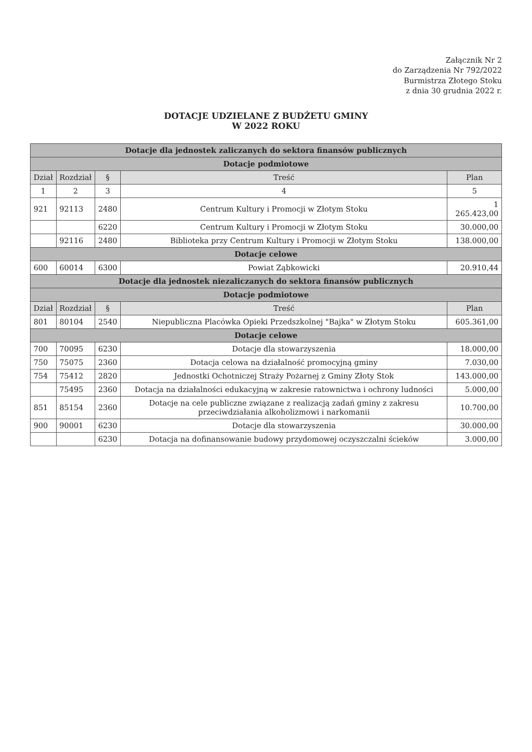Załącznik Nr 2
do Zarządzenia Nr 792/2022
Burmistrza Złotego Stoku
z dnia 30 grudnia 2022 r.
DOTACJE UDZIELANE Z BUDŻETU GMINY
W 2022 ROKU
| Dotacje dla jednostek zaliczanych do sektora finansów publicznych | | | | |
| Dotacje podmiotowe | | | | |
| Dział | Rozdział | § | Treść | Plan |
| 1 | 2 | 3 | 4 | 5 |
| 921 | 92113 | 2480 | Centrum Kultury i Promocji w Złotym Stoku | 1 265.423,00 |
| | | 6220 | Centrum Kultury i Promocji w Złotym Stoku | 30.000,00 |
| | 92116 | 2480 | Biblioteka przy Centrum Kultury i Promocji w Złotym Stoku | 138.000,00 |
| Dotacje celowe | | | | |
| 600 | 60014 | 6300 | Powiat Ząbkowicki | 20.910,44 |
| Dotacje dla jednostek niezaliczanych do sektora finansów publicznych | | | | |
| Dotacje podmiotowe | | | | |
| Dział | Rozdział | § | Treść | Plan |
| 801 | 80104 | 2540 | Niepubliczna Placówka Opieki Przedszkolnej "Bajka" w Złotym Stoku | 605.361,00 |
| Dotacje celowe | | | | |
| 700 | 70095 | 6230 | Dotacje dla stowarzyszenia | 18.000,00 |
| 750 | 75075 | 2360 | Dotacja celowa na działalność promocyjną gminy | 7.030,00 |
| 754 | 75412 | 2820 | Jednostki Ochotniczej Straży Pożarnej z Gminy Złoty Stok | 143.000,00 |
| | 75495 | 2360 | Dotacja na działalności edukacyjną w zakresie ratownictwa i ochrony ludności | 5.000,00 |
| 851 | 85154 | 2360 | Dotacje na cele publiczne związane z realizacją zadań gminy z zakresu przeciwdziałania alkoholizmowi i narkomanii | 10.700,00 |
| 900 | 90001 | 6230 | Dotacje dla stowarzyszenia | 30.000,00 |
| | | 6230 | Dotacja na dofinansowanie budowy przydomowej oczyszczalni ścieków | 3.000,00 |